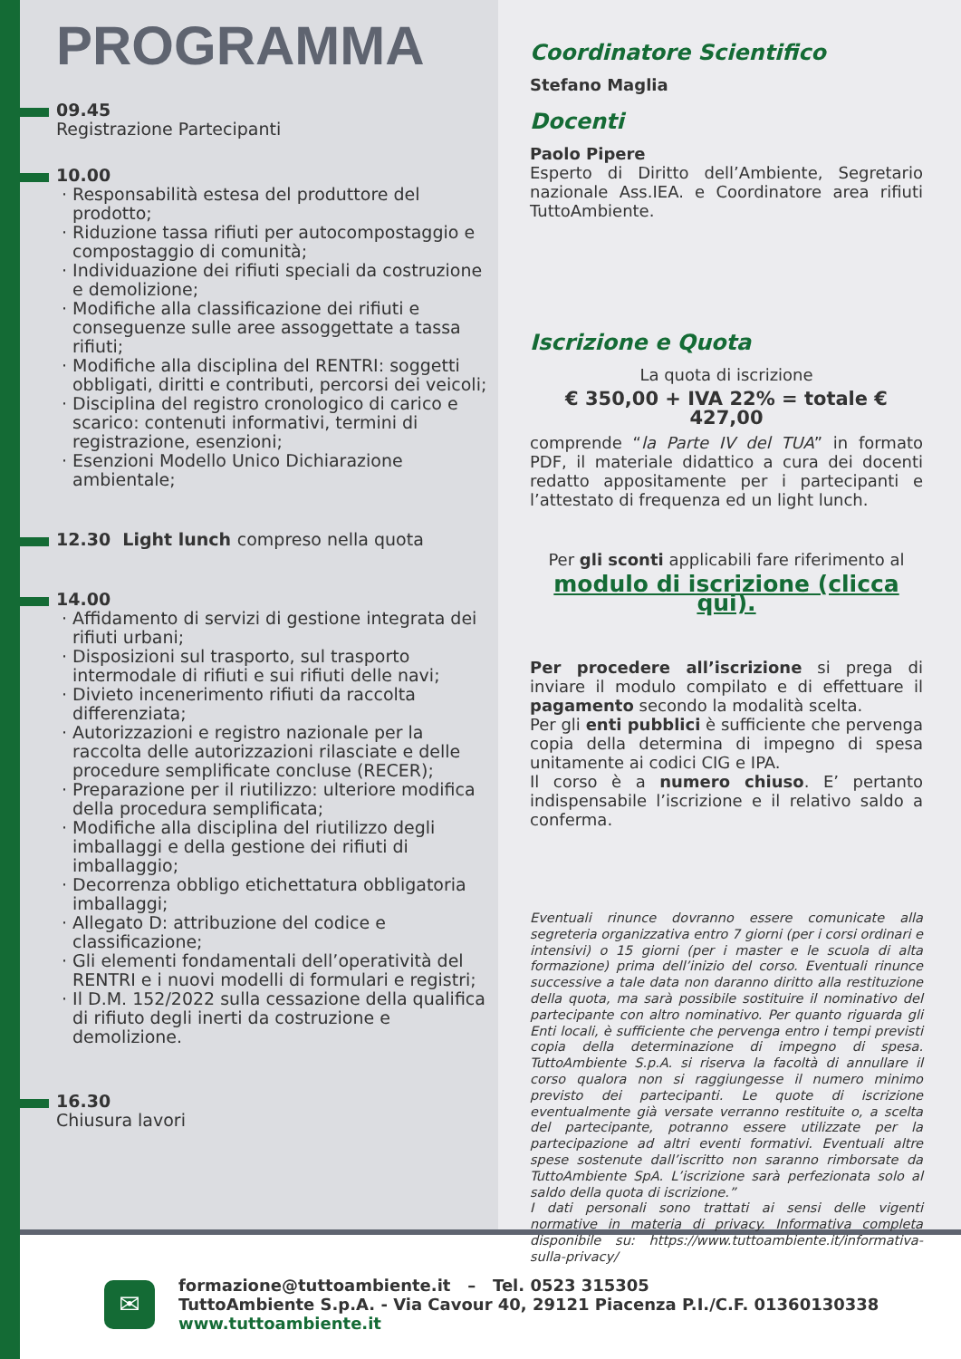PROGRAMMA
09.45
Registrazione Partecipanti
10.00
· Responsabilità estesa del produttore del prodotto;
· Riduzione tassa rifiuti per autocompostaggio e compostaggio di comunità;
· Individuazione dei rifiuti speciali da costruzione e demolizione;
· Modifiche alla classificazione dei rifiuti e conseguenze sulle aree assoggettate a tassa rifiuti;
· Modifiche alla disciplina del RENTRI: soggetti obbligati, diritti e contributi, percorsi dei veicoli;
· Disciplina del registro cronologico di carico e scarico: contenuti informativi, termini di registrazione, esenzioni;
· Esenzioni Modello Unico Dichiarazione ambientale;
12.30 Light lunch compreso nella quota
14.00
· Affidamento di servizi di gestione integrata dei rifiuti urbani;
· Disposizioni sul trasporto, sul trasporto intermodale di rifiuti e sui rifiuti delle navi;
· Divieto incenerimento rifiuti da raccolta differenziata;
· Autorizzazioni e registro nazionale per la raccolta delle autorizzazioni rilasciate e delle procedure semplificate concluse (RECER);
· Preparazione per il riutilizzo: ulteriore modifica della procedura semplificata;
· Modifiche alla disciplina del riutilizzo degli imballaggi e della gestione dei rifiuti di imballaggio;
· Decorrenza obbligo etichettatura obbligatoria imballaggi;
· Allegato D: attribuzione del codice e classificazione;
· Gli elementi fondamentali dell’operatività del RENTRI e i nuovi modelli di formulari e registri;
· Il D.M. 152/2022 sulla cessazione della qualifica di rifiuto degli inerti da costruzione e demolizione.
16.30
Chiusura lavori
Coordinatore Scientifico
Stefano Maglia
Docenti
Paolo Pipere
Esperto di Diritto dell’Ambiente, Segretario nazionale Ass.IEA. e Coordinatore area rifiuti TuttoAmbiente.
Iscrizione e Quota
La quota di iscrizione
€ 350,00 + IVA 22% = totale € 427,00
comprende “la Parte IV del TUA” in formato PDF, il materiale didattico a cura dei docenti redatto appositamente per i partecipanti e l’attestato di frequenza ed un light lunch.
Per gli sconti applicabili fare riferimento al
modulo di iscrizione (clicca qui).
Per procedere all’iscrizione si prega di inviare il modulo compilato e di effettuare il pagamento secondo la modalità scelta.
Per gli enti pubblici è sufficiente che pervenga copia della determina di impegno di spesa unitamente ai codici CIG e IPA.
Il corso è a numero chiuso. E’ pertanto indispensabile l’iscrizione e il relativo saldo a conferma.
Eventuali rinunce dovranno essere comunicate alla segreteria organizzativa entro 7 giorni (per i corsi ordinari e intensivi) o 15 giorni (per i master e le scuola di alta formazione) prima dell’inizio del corso. Eventuali rinunce successive a tale data non daranno diritto alla restituzione della quota, ma sarà possibile sostituire il nominativo del partecipante con altro nominativo. Per quanto riguarda gli Enti locali, è sufficiente che pervenga entro i tempi previsti copia della determinazione di impegno di spesa. TuttoAmbiente S.p.A. si riserva la facoltà di annullare il corso qualora non si raggiungesse il numero minimo previsto dei partecipanti. Le quote di iscrizione eventualmente già versate verranno restituite o, a scelta del partecipante, potranno essere utilizzate per la partecipazione ad altri eventi formativi. Eventuali altre spese sostenute dall’iscritto non saranno rimborsate da TuttoAmbiente SpA. L’iscrizione sarà perfezionata solo al saldo della quota di iscrizione.”
I dati personali sono trattati ai sensi delle vigenti normative in materia di privacy. Informativa completa disponibile su: https://www.tuttoambiente.it/informativa-sulla-privacy/
✉
formazione@tuttoambiente.it – Tel. 0523 315305
TuttoAmbiente S.p.A. - Via Cavour 40, 29121 Piacenza P.I./C.F. 01360130338
www.tuttoambiente.it